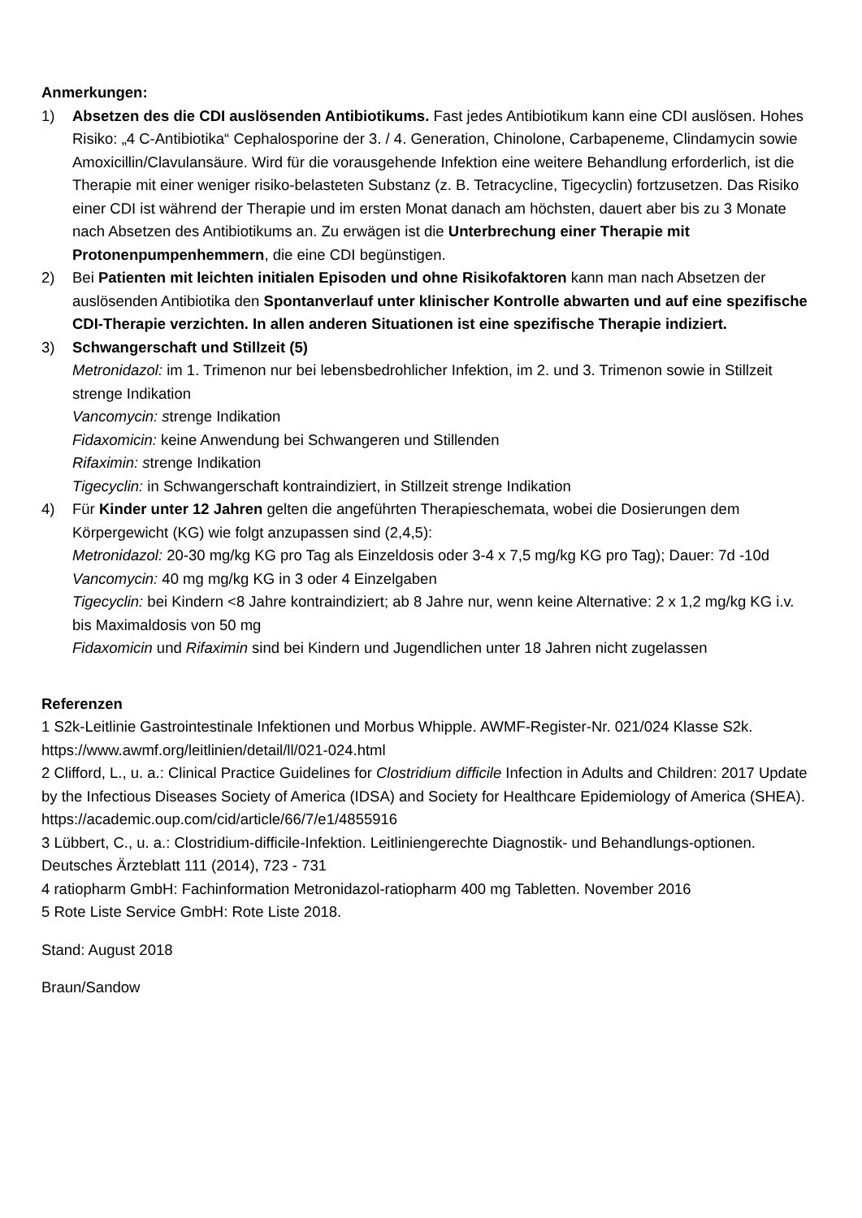Anmerkungen:
1) Absetzen des die CDI auslösenden Antibiotikums. Fast jedes Antibiotikum kann eine CDI auslösen. Hohes Risiko: „4 C-Antibiotika“ Cephalosporine der 3. / 4. Generation, Chinolone, Carbapeneme, Clindamycin sowie Amoxicillin/Clavulansäure. Wird für die vorausgehende Infektion eine weitere Behandlung erforderlich, ist die Therapie mit einer weniger risiko-belasteten Substanz (z. B. Tetracycline, Tigecyclin) fortzusetzen. Das Risiko einer CDI ist während der Therapie und im ersten Monat danach am höchsten, dauert aber bis zu 3 Monate nach Absetzen des Antibiotikums an. Zu erwägen ist die Unterbrechung einer Therapie mit Protonenpumpenhemmern, die eine CDI begünstigen.
2) Bei Patienten mit leichten initialen Episoden und ohne Risikofaktoren kann man nach Absetzen der auslösenden Antibiotika den Spontanverlauf unter klinischer Kontrolle abwarten und auf eine spezifische CDI-Therapie verzichten. In allen anderen Situationen ist eine spezifische Therapie indiziert.
3) Schwangerschaft und Stillzeit (5)
Metronidazol: im 1. Trimenon nur bei lebensbedrohlicher Infektion, im 2. und 3. Trimenon sowie in Stillzeit strenge Indikation
Vancomycin: strenge Indikation
Fidaxomicin: keine Anwendung bei Schwangeren und Stillenden
Rifaximin: strenge Indikation
Tigecyclin: in Schwangerschaft kontraindiziert, in Stillzeit strenge Indikation
4) Für Kinder unter 12 Jahren gelten die angeführten Therapieschemata, wobei die Dosierungen dem Körpergewicht (KG) wie folgt anzupassen sind (2,4,5):
Metronidazol: 20-30 mg/kg KG pro Tag als Einzeldosis oder 3-4 x 7,5 mg/kg KG pro Tag); Dauer: 7d -10d
Vancomycin: 40 mg mg/kg KG in 3 oder 4 Einzelgaben
Tigecyclin: bei Kindern <8 Jahre kontraindiziert; ab 8 Jahre nur, wenn keine Alternative: 2 x 1,2 mg/kg KG i.v. bis Maximaldosis von 50 mg
Fidaxomicin und Rifaximin sind bei Kindern und Jugendlichen unter 18 Jahren nicht zugelassen
Referenzen
1 S2k-Leitlinie Gastrointestinale Infektionen und Morbus Whipple. AWMF-Register-Nr. 021/024 Klasse S2k. https://www.awmf.org/leitlinien/detail/ll/021-024.html
2 Clifford, L., u. a.: Clinical Practice Guidelines for Clostridium difficile Infection in Adults and Children: 2017 Update by the Infectious Diseases Society of America (IDSA) and Society for Healthcare Epidemiology of America (SHEA). https://academic.oup.com/cid/article/66/7/e1/4855916
3 Lübbert, C., u. a.: Clostridium-difficile-Infektion. Leitliniengerechte Diagnostik- und Behandlungs-optionen. Deutsches Ärzteblatt 111 (2014), 723 - 731
4 ratiopharm GmbH: Fachinformation Metronidazol-ratiopharm 400 mg Tabletten. November 2016
5 Rote Liste Service GmbH: Rote Liste 2018.
Stand: August 2018
Braun/Sandow